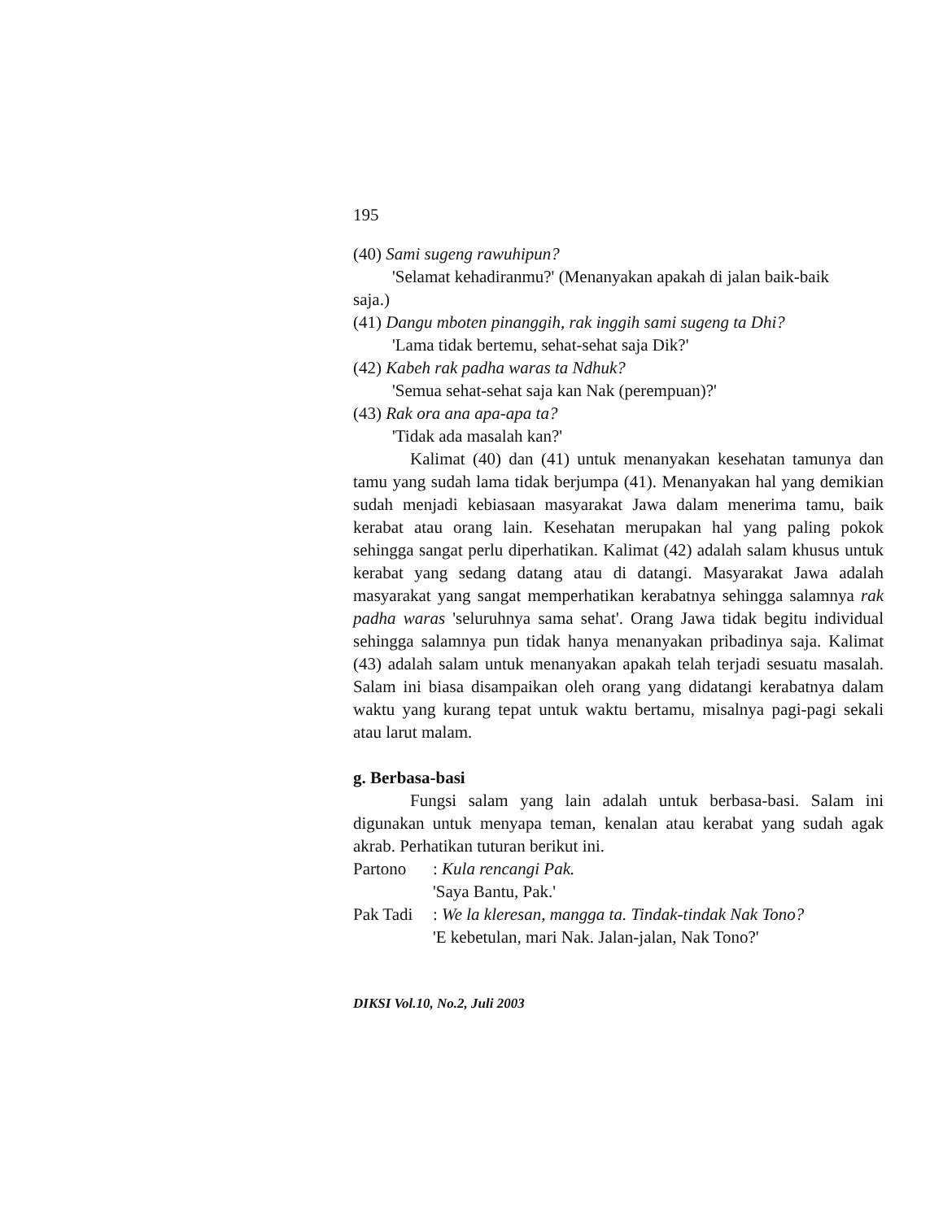195
(40) Sami sugeng rawuhipun?
'Selamat kehadiranmu?' (Menanyakan apakah di jalan baik-baik
saja.)
(41) Dangu mboten pinanggih, rak inggih sami sugeng ta Dhi?
'Lama tidak bertemu, sehat-sehat saja Dik?'
(42) Kabeh rak padha waras ta Ndhuk?
'Semua sehat-sehat saja kan Nak (perempuan)?'
(43) Rak ora ana apa-apa ta?
'Tidak ada masalah kan?'
Kalimat (40) dan (41) untuk menanyakan kesehatan tamunya dan tamu yang sudah lama tidak berjumpa (41). Menanyakan hal yang demikian sudah menjadi kebiasaan masyarakat Jawa dalam menerima tamu, baik kerabat atau orang lain. Kesehatan merupakan hal yang paling pokok sehingga sangat perlu diperhatikan. Kalimat (42) adalah salam khusus untuk kerabat yang sedang datang atau di datangi. Masyarakat Jawa adalah masyarakat yang sangat memperhatikan kerabatnya sehingga salamnya rak padha waras 'seluruhnya sama sehat'. Orang Jawa tidak begitu individual sehingga salamnya pun tidak hanya menanyakan pribadinya saja. Kalimat (43) adalah salam untuk menanyakan apakah telah terjadi sesuatu masalah. Salam ini biasa disampaikan oleh orang yang didatangi kerabatnya dalam waktu yang kurang tepat untuk waktu bertamu, misalnya pagi-pagi sekali atau larut malam.
g. Berbasa-basi
Fungsi salam yang lain adalah untuk berbasa-basi. Salam ini digunakan untuk menyapa teman, kenalan atau kerabat yang sudah agak akrab. Perhatikan tuturan berikut ini.
Partono: Kula rencangi Pak.
'Saya Bantu, Pak.'
Pak Tadi: We la kleresan, mangga ta. Tindak-tindak Nak Tono?
'E kebetulan, mari Nak. Jalan-jalan, Nak Tono?'
DIKSI Vol.10, No.2, Juli 2003